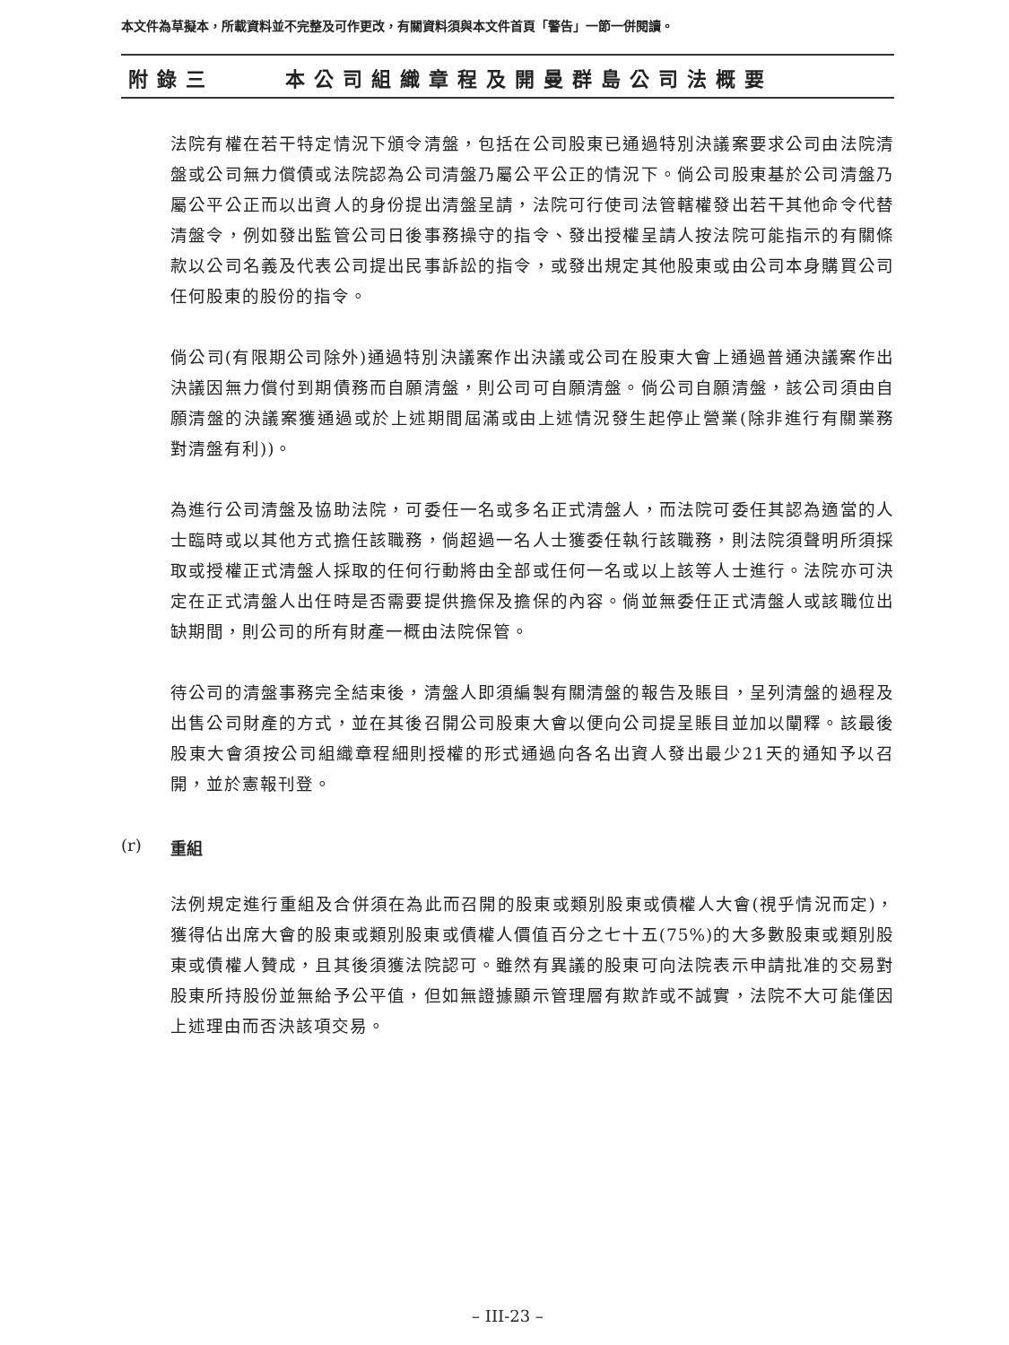本文件為草擬本，所載資料並不完整及可作更改，有關資料須與本文件首頁「警告」一節一併閱讀。
附錄三 本公司組織章程及開曼群島公司法概要
法院有權在若干特定情況下頒令清盤，包括在公司股東已通過特別決議案要求公司由法院清盤或公司無力償債或法院認為公司清盤乃屬公平公正的情況下。倘公司股東基於公司清盤乃屬公平公正而以出資人的身份提出清盤呈請，法院可行使司法管轄權發出若干其他命令代替清盤令，例如發出監管公司日後事務操守的指令、發出授權呈請人按法院可能指示的有關條款以公司名義及代表公司提出民事訴訟的指令，或發出規定其他股東或由公司本身購買公司任何股東的股份的指令。
倘公司(有限期公司除外)通過特別決議案作出決議或公司在股東大會上通過普通決議案作出決議因無力償付到期債務而自願清盤，則公司可自願清盤。倘公司自願清盤，該公司須由自願清盤的決議案獲通過或於上述期間屆滿或由上述情況發生起停止營業(除非進行有關業務對清盤有利))。
為進行公司清盤及協助法院，可委任一名或多名正式清盤人，而法院可委任其認為適當的人士臨時或以其他方式擔任該職務，倘超過一名人士獲委任執行該職務，則法院須聲明所須採取或授權正式清盤人採取的任何行動將由全部或任何一名或以上該等人士進行。法院亦可決定在正式清盤人出任時是否需要提供擔保及擔保的內容。倘並無委任正式清盤人或該職位出缺期間，則公司的所有財產一概由法院保管。
待公司的清盤事務完全結束後，清盤人即須編製有關清盤的報告及賬目，呈列清盤的過程及出售公司財產的方式，並在其後召開公司股東大會以便向公司提呈賬目並加以闡釋。該最後股東大會須按公司組織章程細則授權的形式通過向各名出資人發出最少21天的通知予以召開，並於憲報刊登。
(r) 重組
法例規定進行重組及合併須在為此而召開的股東或類別股東或債權人大會(視乎情況而定)，獲得佔出席大會的股東或類別股東或債權人價值百分之七十五(75%)的大多數股東或類別股東或債權人贊成，且其後須獲法院認可。雖然有異議的股東可向法院表示申請批准的交易對股東所持股份並無給予公平值，但如無證據顯示管理層有欺詐或不誠實，法院不大可能僅因上述理由而否決該項交易。
– III-23 –